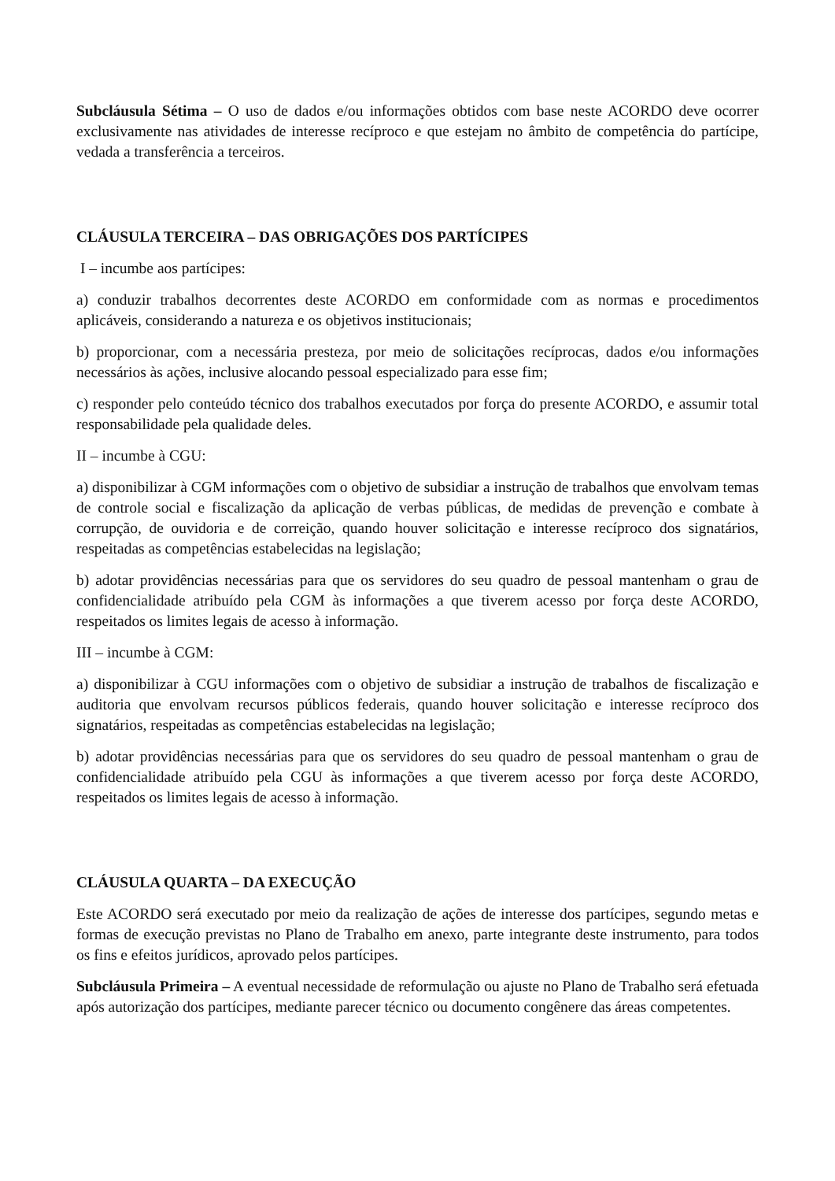Subcláusula Sétima – O uso de dados e/ou informações obtidos com base neste ACORDO deve ocorrer exclusivamente nas atividades de interesse recíproco e que estejam no âmbito de competência do partícipe, vedada a transferência a terceiros.
CLÁUSULA TERCEIRA – DAS OBRIGAÇÕES DOS PARTÍCIPES
I – incumbe aos partícipes:
a) conduzir trabalhos decorrentes deste ACORDO em conformidade com as normas e procedimentos aplicáveis, considerando a natureza e os objetivos institucionais;
b) proporcionar, com a necessária presteza, por meio de solicitações recíprocas, dados e/ou informações necessários às ações, inclusive alocando pessoal especializado para esse fim;
c) responder pelo conteúdo técnico dos trabalhos executados por força do presente ACORDO, e assumir total responsabilidade pela qualidade deles.
II – incumbe à CGU:
a) disponibilizar à CGM informações com o objetivo de subsidiar a instrução de trabalhos que envolvam temas de controle social e fiscalização da aplicação de verbas públicas, de medidas de prevenção e combate à corrupção, de ouvidoria e de correição, quando houver solicitação e interesse recíproco dos signatários, respeitadas as competências estabelecidas na legislação;
b) adotar providências necessárias para que os servidores do seu quadro de pessoal mantenham o grau de confidencialidade atribuído pela CGM às informações a que tiverem acesso por força deste ACORDO, respeitados os limites legais de acesso à informação.
III – incumbe à CGM:
a) disponibilizar à CGU informações com o objetivo de subsidiar a instrução de trabalhos de fiscalização e auditoria que envolvam recursos públicos federais, quando houver solicitação e interesse recíproco dos signatários, respeitadas as competências estabelecidas na legislação;
b) adotar providências necessárias para que os servidores do seu quadro de pessoal mantenham o grau de confidencialidade atribuído pela CGU às informações a que tiverem acesso por força deste ACORDO, respeitados os limites legais de acesso à informação.
CLÁUSULA QUARTA – DA EXECUÇÃO
Este ACORDO será executado por meio da realização de ações de interesse dos partícipes, segundo metas e formas de execução previstas no Plano de Trabalho em anexo, parte integrante deste instrumento, para todos os fins e efeitos jurídicos, aprovado pelos partícipes.
Subcláusula Primeira – A eventual necessidade de reformulação ou ajuste no Plano de Trabalho será efetuada após autorização dos partícipes, mediante parecer técnico ou documento congênere das áreas competentes.